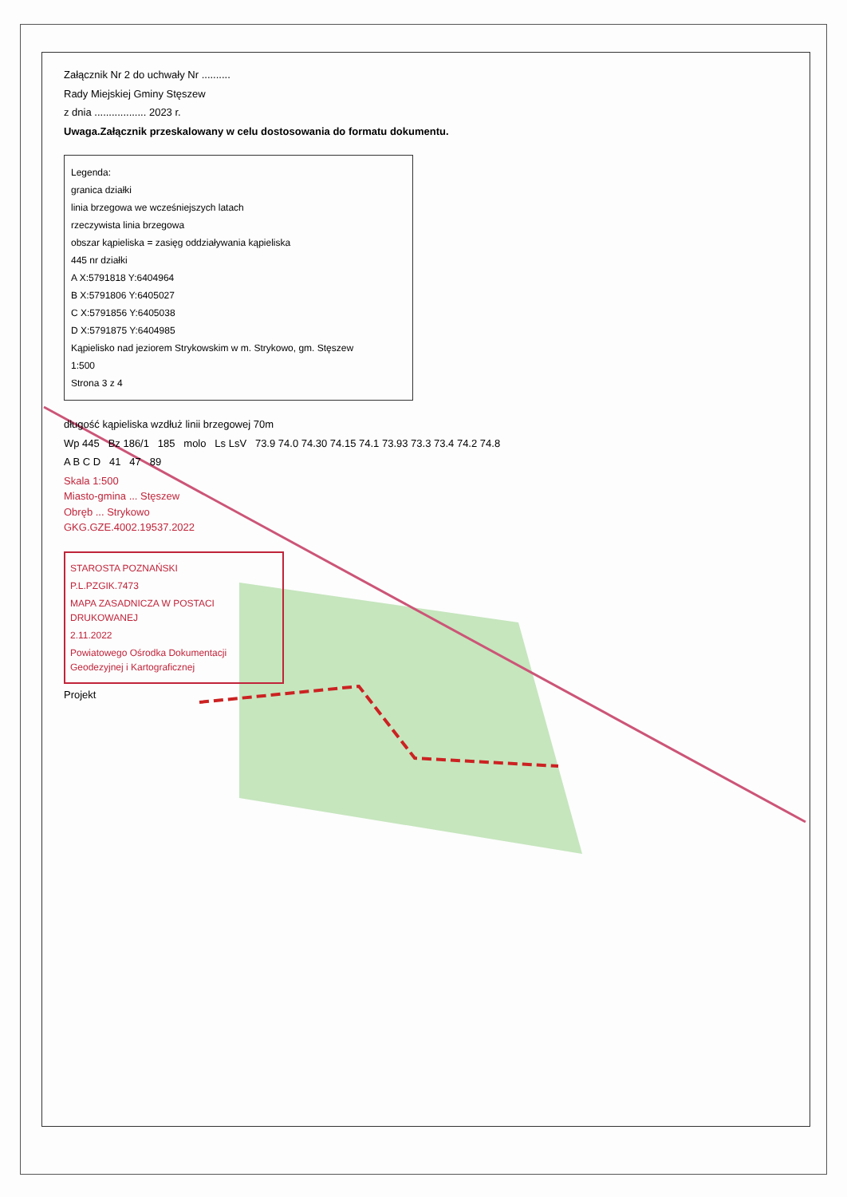Załącznik Nr 2 do uchwały Nr ..........
Rady Miejskiej Gminy Stęszew
z dnia .................. 2023 r.
Uwaga.Załącznik przeskalowany w celu dostosowania do formatu dokumentu.
Legenda:
granica działki
linia brzegowa we wcześniejszych latach
rzeczywista linia brzegowa
obszar kąpieliska = zasięg oddziaływania kąpieliska
445 nr działki
A X:5791818 Y:6404964
B X:5791806 Y:6405027
C X:5791856 Y:6405038
D X:5791875 Y:6404985
Kąpielisko nad jeziorem Strykowskim w m. Strykowo, gm. Stęszew
1:500
Strona 3 z 4
długość kąpieliska wzdłuż linii brzegowej 70m
Wp 445 Bz 186/1 185 molo Ls LsV 73.9 74.0 74.30 74.15 74.1 73.93 73.3 73.4 74.2 74.8
A B C D 41 47 89
Skala 1:500
Miasto-gmina ... Stęszew
Obręb ... Strykowo
GKG.GZE.4002.19537.2022
STAROSTA POZNAŃSKI
P.L.PZGIK.7473
MAPA ZASADNICZA W POSTACI DRUKOWANEJ
2.11.2022
Powiatowego Ośrodka Dokumentacji Geodezyjnej i Kartograficznej
Projekt